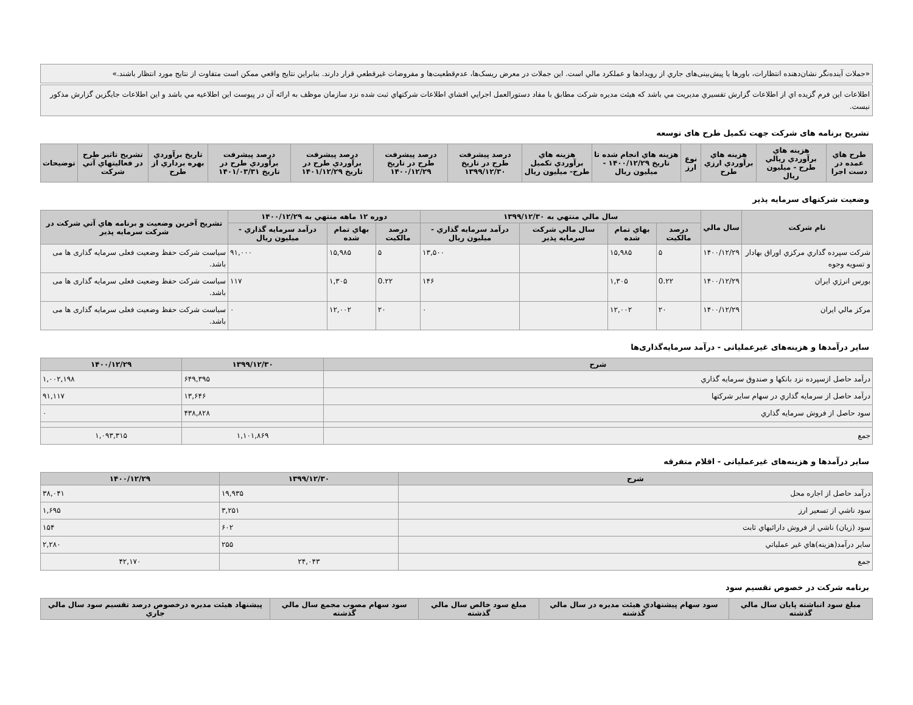«جملات آینده‌نگر نشان‌دهنده انتظارات، باورها یا پیش‌بینی‌های جاري از رویدادها و عملکرد مالي است. این جملات در معرض ریسک‌ها، عدم‌قطعیت‌ها و مفروضات غیرقطعي قرار دارند. بنابراین نتایج واقعي ممکن است متفاوت از نتایج مورد انتظار باشند.»
اطلاعات این فرم گزیده اي از اطلاعات گزارش تفسيري مديريت مي باشد که هيئت مديره شرکت مطابق با مفاد دستورالعمل اجرایي افشاي اطلاعات شرکتهاي ثبت شده نزد سازمان موظف به ارائه آن در پیوست این اطلاعيه مي باشد و این اطلاعات جايگزين گزارش مذکور نيست.
تشریح برنامه های شرکت جهت تکمیل طرح های توسعه
| طرح هاي عمده در دست اجرا | هزینه هاي برآوردي ريالي طرح - ميليون ريال | هزینه هاي برآوردي ارزي طرح | نوع ارز | هزینه هاي انجام شده تا تاريخ ۱۴۰۰/۱۲/۲۹ - ميليون ريال | هزینه هاي برآوردي تکميل طرح- ميليون ريال | درصد پيشرفت طرح در تاريخ ۱۳۹۹/۱۲/۳۰ | درصد پيشرفت طرح در تاريخ ۱۴۰۰/۱۲/۲۹ | درصد پيشرفت برآوردي طرح در تاريخ ۱۴۰۱/۱۲/۲۹ | درصد پيشرفت برآوردي طرح در تاريخ ۱۴۰۱/۰۳/۳۱ | تاريخ برآوردي بهره برداري از طرح | تشريح تاثير طرح در فعاليتهاي آتي شرکت | توضیحات |
| --- | --- | --- | --- | --- | --- | --- | --- | --- | --- | --- | --- | --- |
وضعیت شرکتهای سرمایه پذیر
| نام شرکت | سال مالي | سال مالي منتهي به ۱۳۹۹/۱۲/۳۰ | | | | دوره ۱۲ ماهه منتهي به ۱۴۰۰/۱۲/۲۹ | | | تشريح آخرين وضعيت و برنامه هاي آتي شرکت در شرکت سرمايه پذير |
| --- | --- | --- | --- | --- | --- | --- | --- | --- | --- |
| | | درصد مالکيت | بهاي تمام شده | سال مالي شرکت سرمايه پذير | درآمد سرمايه گذاري - ميليون ريال | درصد مالکيت | بهاي تمام شده | درآمد سرمايه گذاري - ميليون ريال | |
| شرکت سپرده گذاري مرکزي اوراق بهادار و تسويه وجوه | ۱۴۰۰/۱۲/۲۹ | ۵ | ۱۵,۹۸۵ | | ۱۳,۵۰۰ | ۵ | ۱۵,۹۸۵ | ۹۱,۰۰۰ | سیاست شرکت حفظ وضعیت فعلی سرمایه گذاری ها می باشد. |
| بورس انرژي ايران | ۱۴۰۰/۱۲/۲۹ | 0.۲۲ | ۱,۳۰۵ | | ۱۴۶ | 0.۲۲ | ۱,۳۰۵ | ۱۱۷ | سیاست شرکت حفظ وضعیت فعلی سرمایه گذاری ها می باشد. |
| مرکز مالي ايران | ۱۴۰۰/۱۲/۲۹ | ۲۰ | ۱۲,۰۰۲ | | ۰ | ۲۰ | ۱۲,۰۰۲ | ۰ | سیاست شرکت حفظ وضعیت فعلی سرمایه گذاری ها می باشد. |
سایر درآمدها و هزینه‌های غیرعملیاتی - درآمد سرمایه‌گذاری‌ها
| شرح | ۱۳۹۹/۱۲/۳۰ | ۱۴۰۰/۱۲/۲۹ |
| --- | --- | --- |
| درآمد حاصل ازسپرده نزد بانکها و صندوق سرمايه گذاري | ۶۴۹,۳۹۵ | ۱,۰۰۲,۱۹۸ |
| درآمد حاصل از سرمايه گذاري در سهام ساير شرکتها | ۱۳,۶۴۶ | ۹۱,۱۱۷ |
| سود حاصل از فروش سرمايه گذاري | ۴۳۸,۸۲۸ | ۰ |
| جمع | ۱,۱۰۱,۸۶۹ | ۱,۰۹۳,۳۱۵ |
سایر درآمدها و هزینه‌های غیرعملیاتی - اقلام متفرقه
| شرح | ۱۳۹۹/۱۲/۳۰ | ۱۴۰۰/۱۲/۲۹ |
| --- | --- | --- |
| درآمد حاصل از اجاره محل | ۱۹,۹۳۵ | ۳۸,۰۴۱ |
| سود ناشي از تسعير ارز | ۳,۲۵۱ | ۱,۶۹۵ |
| سود (زيان) ناشي از فروش دارائيهاي ثابت | ۶۰۲ | ۱۵۴ |
| ساير درآمد(هزينه)هاي غير عملياتي | ۲۵۵ | ۲,۲۸۰ |
| جمع | ۲۴,۰۴۳ | ۴۲,۱۷۰ |
برنامه شرکت در خصوص تقسیم سود
| مبلغ سود انباشته پايان سال مالي گذشته | سود سهام پيشنهادي هيئت مديره در سال مالي گذشته | مبلغ سود خالص سال مالي گذشته | سود سهام مصوب مجمع سال مالي گذشته | پيشنهاد هيئت مديره درخصوص درصد تقسيم سود سال مالي جاري |
| --- | --- | --- | --- | --- |